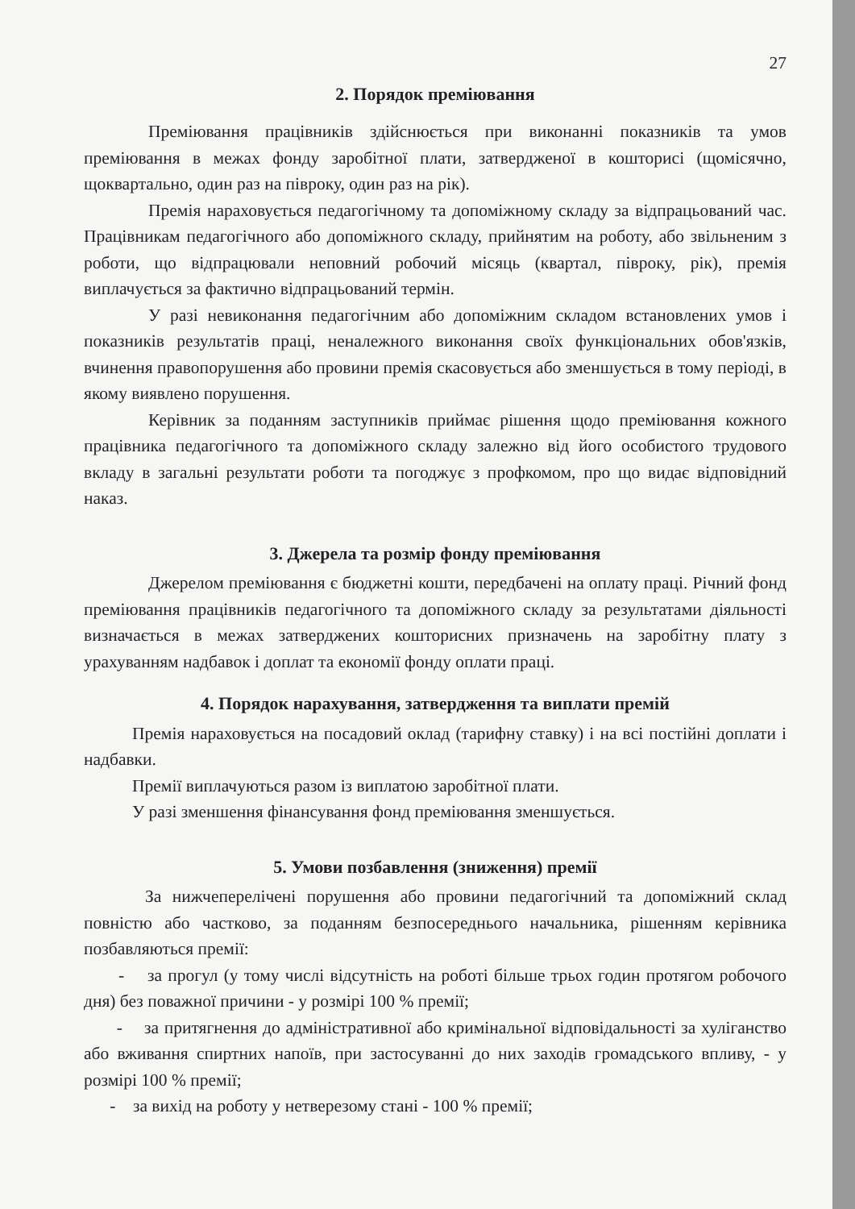27
2. Порядок преміювання
Преміювання працівників здійснюється при виконанні показників та умов преміювання в межах фонду заробітної плати, затвердженої в кошторисі (щомісячно, щоквартально, один раз на півроку, один раз на рік).
Премія нараховується педагогічному та допоміжному складу за відпрацьований час. Працівникам педагогічного або допоміжного складу, прийнятим на роботу, або звільненим з роботи, що відпрацювали неповний робочий місяць (квартал, півроку, рік), премія виплачується за фактично відпрацьований термін.
У разі невиконання педагогічним або допоміжним складом встановлених умов і показників результатів праці, неналежного виконання своїх функціональних обов'язків, вчинення правопорушення або провини премія скасовується або зменшується в тому періоді, в якому виявлено порушення.
Керівник за поданням заступників приймає рішення щодо преміювання кожного працівника педагогічного та допоміжного складу залежно від його особистого трудового вкладу в загальні результати роботи та погоджує з профкомом, про що видає відповідний наказ.
3. Джерела та розмір фонду преміювання
Джерелом преміювання є бюджетні кошти, передбачені на оплату праці. Річний фонд преміювання працівників педагогічного та допоміжного складу за результатами діяльності визначається в межах затверджених кошторисних призначень на заробітну плату з урахуванням надбавок і доплат та економії фонду оплати праці.
4. Порядок нарахування, затвердження та виплати премій
Премія нараховується на посадовий оклад (тарифну ставку) і на всі постійні доплати і надбавки.
Премії виплачуються разом із виплатою заробітної плати.
У разі зменшення фінансування фонд преміювання зменшується.
5. Умови позбавлення (зниження) премії
За нижчеперелічені порушення або провини педагогічний та допоміжний склад повністю або частково, за поданням безпосереднього начальника, рішенням керівника позбавляються премії:
- за прогул (у тому числі відсутність на роботі більше трьох годин протягом робочого дня) без поважної причини - у розмірі 100 % премії;
- за притягнення до адміністративної або кримінальної відповідальності за хуліганство або вживання спиртних напоїв, при застосуванні до них заходів громадського впливу, - у розмірі 100 % премії;
- за вихід на роботу у нетверезому стані - 100 % премії;